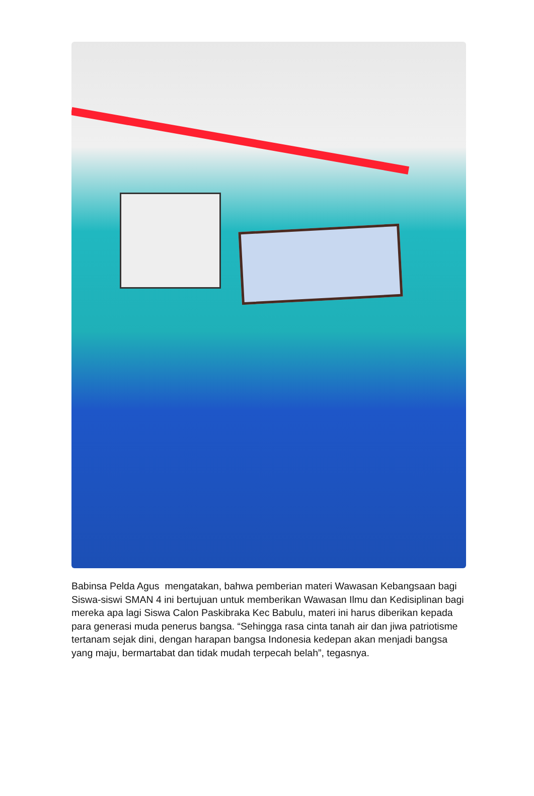Babinsa Pelda Agus mengatakan, bahwa pemberian materi Wawasan Kebangsaan bagi Siswa-siswi SMAN 4 ini bertujuan untuk memberikan Wawasan Ilmu dan Kedisiplinan bagi mereka apa lagi Siswa Calon Paskibraka Kec Babulu, materi ini harus diberikan kepada para generasi muda penerus bangsa. “Sehingga rasa cinta tanah air dan jiwa patriotisme tertanam sejak dini, dengan harapan bangsa Indonesia kedepan akan menjadi bangsa yang maju, bermartabat dan tidak mudah terpecah belah”, tegasnya.